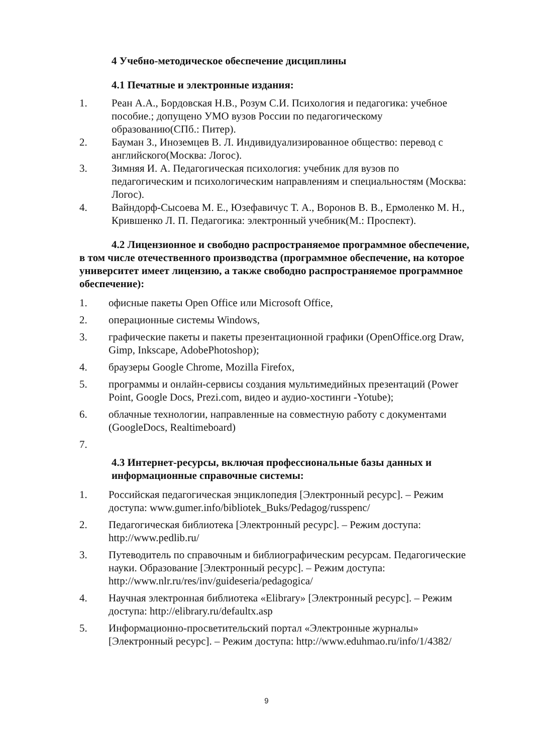4 Учебно-методическое обеспечение дисциплины
4.1 Печатные и электронные издания:
1. Реан А.А., Бордовская Н.В., Розум С.И. Психология и педагогика: учебное пособие.; допущено УМО вузов России по педагогическому образованию(СПб.: Питер).
2. Бауман З., Иноземцев В. Л. Индивидуализированное общество: перевод с английского(Москва: Логос).
3. Зимняя И. А. Педагогическая психология: учебник для вузов по педагогическим и психологическим направлениям и специальностям (Москва: Логос).
4. Вайндорф-Сысоева М. Е., Юзефавичус Т. А., Воронов В. В., Ермоленко М. Н., Крившенко Л. П. Педагогика: электронный учебник(М.: Проспект).
4.2 Лицензионное и свободно распространяемое программное обеспечение, в том числе отечественного производства (программное обеспечение, на которое университет имеет лицензию, а также свободно распространяемое программное обеспечение):
1. офисные пакеты Open Office или Microsoft Office,
2. операционные системы Windows,
3. графические пакеты и пакеты презентационной графики (OpenOffice.org Draw, Gimp, Inkscape, AdobePhotoshop);
4. браузеры Google Chrome, Mozilla Firefox,
5. программы и онлайн-сервисы создания мультимедийных презентаций (Power Point, Google Docs, Prezi.com, видео и аудио-хостинги -Yotube);
6. облачные технологии, направленные на совместную работу с документами (GoogleDocs, Realtimeboard)
7.
4.3 Интернет-ресурсы, включая профессиональные базы данных и информационные справочные системы:
1. Российская педагогическая энциклопедия [Электронный ресурс]. – Режим доступа: www.gumer.info/bibliotek_Buks/Pedagog/russpenc/
2. Педагогическая библиотека [Электронный ресурс]. – Режим доступа: http://www.pedlib.ru/
3. Путеводитель по справочным и библиографическим ресурсам. Педагогические науки. Образование [Электронный ресурс]. – Режим доступа: http://www.nlr.ru/res/inv/guideseria/pedagogica/
4. Научная электронная библиотека «Elibrary» [Электронный ресурс]. – Режим доступа: http://elibrary.ru/defaultx.asp
5. Информационно-просветительский портал «Электронные журналы» [Электронный ресурс]. – Режим доступа: http://www.eduhmao.ru/info/1/4382/
9